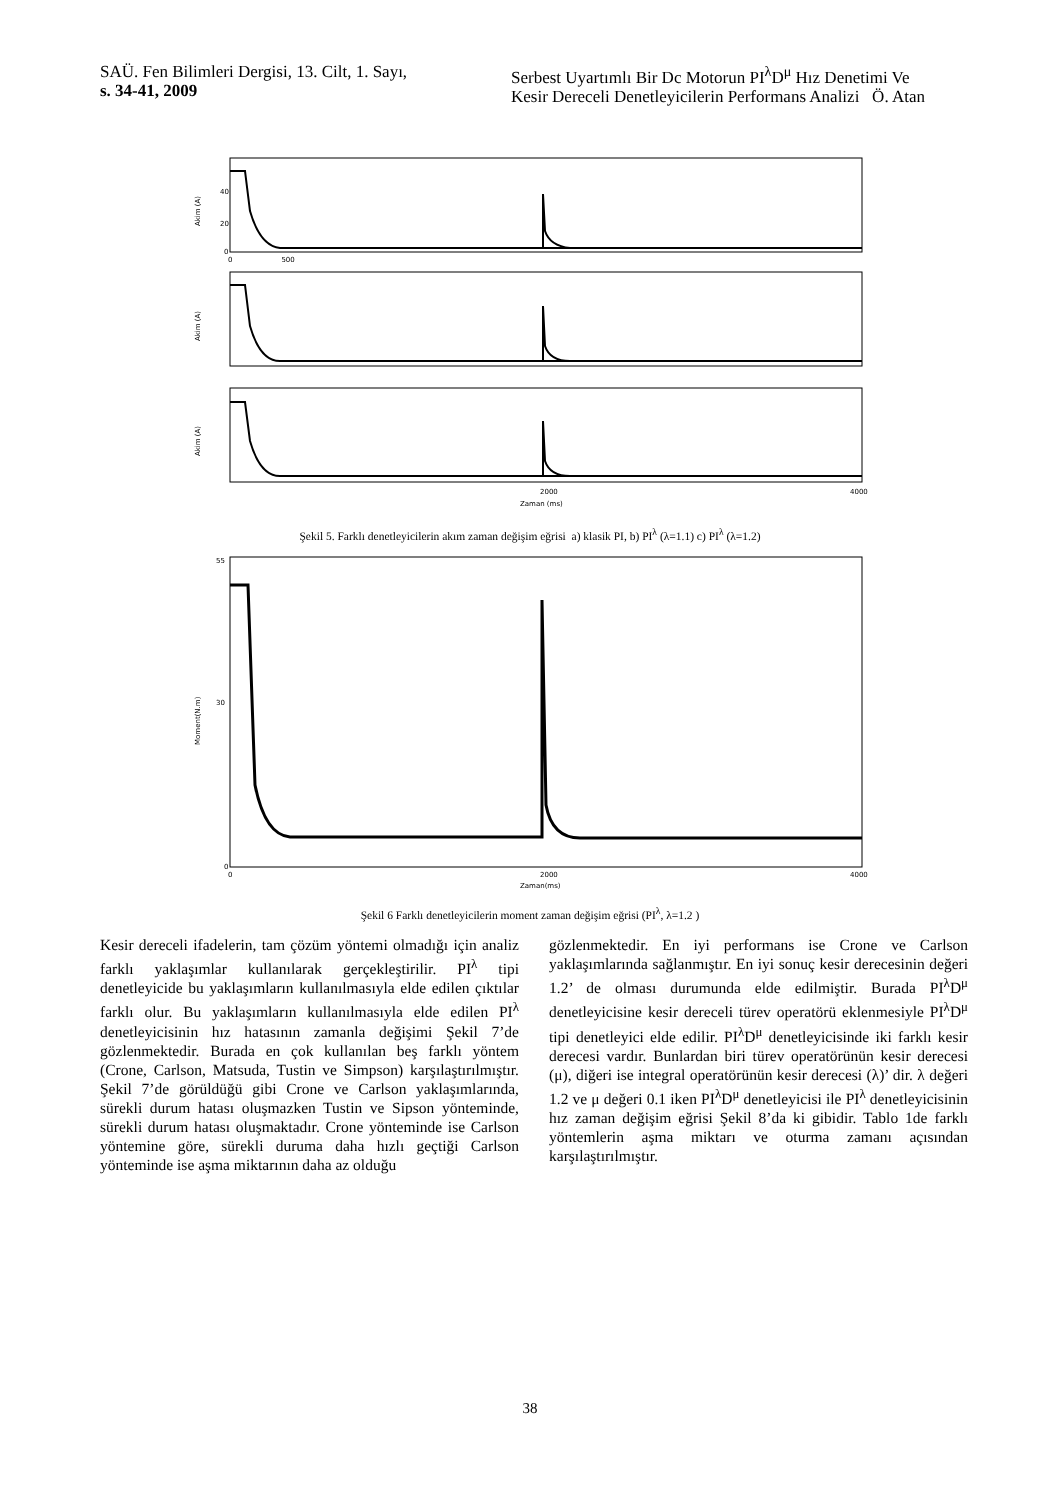SAÜ. Fen Bilimleri Dergisi, 13. Cilt, 1. Sayı,
s. 34-41, 2009
Serbest Uyartımlı Bir Dc Motorun PI<sup>λ</sup>D<sup>μ</sup> Hız Denetimi Ve
Kesir Dereceli Denetleyicilerin Performans Analizi Ö. Atan
40
20
0
Akim (A)
Akim (A)
Akim (A)
0 500
2000
4000
Zaman (ms)
Şekil 5. Farklı denetleyicilerin akım zaman değişim eğrisi a) klasik PI, b) PI<sup>λ</sup> (λ=1.1) c) PI<sup>λ</sup> (λ=1.2)
55
30
0
Moment(N.m)
0
2000
4000
Zaman(ms)
Şekil 6 Farklı denetleyicilerin moment zaman değişim eğrisi (PI<sup>λ</sup>, λ=1.2 )
Kesir dereceli ifadelerin, tam çözüm yöntemi olmadığı için analiz farklı yaklaşımlar kullanılarak gerçekleştirilir. PI<sup>λ</sup> tipi denetleyicide bu yaklaşımların kullanılmasıyla elde edilen çıktılar farklı olur. Bu yaklaşımların kullanılmasıyla elde edilen PI<sup>λ</sup> denetleyicisinin hız hatasının zamanla değişimi Şekil 7’de gözlenmektedir. Burada en çok kullanılan beş farklı yöntem (Crone, Carlson, Matsuda, Tustin ve Simpson) karşılaştırılmıştır. Şekil 7’de görüldüğü gibi Crone ve Carlson yaklaşımlarında, sürekli durum hatası oluşmazken Tustin ve Sipson yönteminde, sürekli durum hatası oluşmaktadır. Crone yönteminde ise Carlson yöntemine göre, sürekli duruma daha hızlı geçtiği Carlson yönteminde ise aşma miktarının daha az olduğu
gözlenmektedir. En iyi performans ise Crone ve Carlson yaklaşımlarında sağlanmıştır. En iyi sonuç kesir derecesinin değeri 1.2’ de olması durumunda elde edilmiştir. Burada PI<sup>λ</sup>D<sup>μ</sup> denetleyicisine kesir dereceli türev operatörü eklenmesiyle PI<sup>λ</sup>D<sup>μ</sup> tipi denetleyici elde edilir. PI<sup>λ</sup>D<sup>μ</sup> denetleyicisinde iki farklı kesir derecesi vardır. Bunlardan biri türev operatörünün kesir derecesi (μ), diğeri ise integral operatörünün kesir derecesi (λ)’ dir. λ değeri 1.2 ve μ değeri 0.1 iken PI<sup>λ</sup>D<sup>μ</sup> denetleyicisi ile PI<sup>λ</sup> denetleyicisinin hız zaman değişim eğrisi Şekil 8’da ki gibidir. Tablo 1de farklı yöntemlerin aşma miktarı ve oturma zamanı açısından karşılaştırılmıştır.
38